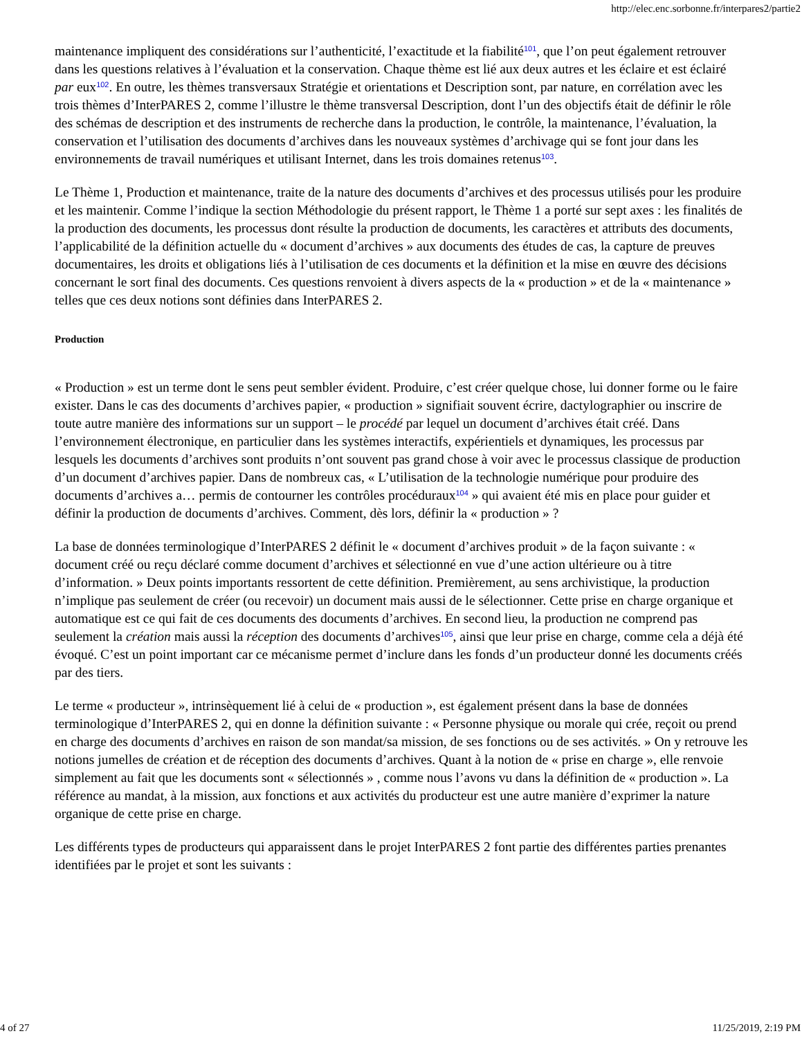http://elec.enc.sorbonne.fr/interpares2/partie2
maintenance impliquent des considérations sur l’authenticité, l’exactitude et la fiabilité<sup>101</sup>, que l’on peut également retrouver dans les questions relatives à l’évaluation et la conservation. Chaque thème est lié aux deux autres et les éclaire et est éclairé par eux<sup>102</sup>. En outre, les thèmes transversaux Stratégie et orientations et Description sont, par nature, en corrélation avec les trois thèmes d’InterPARES 2, comme l’illustre le thème transversal Description, dont l’un des objectifs était de définir le rôle des schémas de description et des instruments de recherche dans la production, le contrôle, la maintenance, l’évaluation, la conservation et l’utilisation des documents d’archives dans les nouveaux systèmes d’archivage qui se font jour dans les environnements de travail numériques et utilisant Internet, dans les trois domaines retenus<sup>103</sup>.
Le Thème 1, Production et maintenance, traite de la nature des documents d’archives et des processus utilisés pour les produire et les maintenir. Comme l’indique la section Méthodologie du présent rapport, le Thème 1 a porté sur sept axes : les finalités de la production des documents, les processus dont résulte la production de documents, les caractères et attributs des documents, l’applicabilité de la définition actuelle du « document d’archives » aux documents des études de cas, la capture de preuves documentaires, les droits et obligations liés à l’utilisation de ces documents et la définition et la mise en œuvre des décisions concernant le sort final des documents. Ces questions renvoient à divers aspects de la « production » et de la « maintenance » telles que ces deux notions sont définies dans InterPARES 2.
Production
« Production » est un terme dont le sens peut sembler évident. Produire, c’est créer quelque chose, lui donner forme ou le faire exister. Dans le cas des documents d’archives papier, « production » signifiait souvent écrire, dactylographier ou inscrire de toute autre manière des informations sur un support – le procédé par lequel un document d’archives était créé. Dans l’environnement électronique, en particulier dans les systèmes interactifs, expérientiels et dynamiques, les processus par lesquels les documents d’archives sont produits n’ont souvent pas grand chose à voir avec le processus classique de production d’un document d’archives papier. Dans de nombreux cas, « L’utilisation de la technologie numérique pour produire des documents d’archives a… permis de contourner les contrôles procéduraux<sup>104</sup> » qui avaient été mis en place pour guider et définir la production de documents d’archives. Comment, dès lors, définir la « production » ?
La base de données terminologique d’InterPARES 2 définit le « document d’archives produit » de la façon suivante : « document créé ou reçu déclaré comme document d’archives et sélectionné en vue d’une action ultérieure ou à titre d’information. » Deux points importants ressortent de cette définition. Premièrement, au sens archivistique, la production n’implique pas seulement de créer (ou recevoir) un document mais aussi de le sélectionner. Cette prise en charge organique et automatique est ce qui fait de ces documents des documents d’archives. En second lieu, la production ne comprend pas seulement la création mais aussi la réception des documents d’archives<sup>105</sup>, ainsi que leur prise en charge, comme cela a déjà été évoqué. C’est un point important car ce mécanisme permet d’inclure dans les fonds d’un producteur donné les documents créés par des tiers.
Le terme « producteur », intrinsèquement lié à celui de « production », est également présent dans la base de données terminologique d’InterPARES 2, qui en donne la définition suivante : « Personne physique ou morale qui crée, reçoit ou prend en charge des documents d’archives en raison de son mandat/sa mission, de ses fonctions ou de ses activités. » On y retrouve les notions jumelles de création et de réception des documents d’archives. Quant à la notion de « prise en charge », elle renvoie simplement au fait que les documents sont « sélectionnés » , comme nous l’avons vu dans la définition de « production ». La référence au mandat, à la mission, aux fonctions et aux activités du producteur est une autre manière d’exprimer la nature organique de cette prise en charge.
Les différents types de producteurs qui apparaissent dans le projet InterPARES 2 font partie des différentes parties prenantes identifiées par le projet et sont les suivants :
4 of 27 11/25/2019, 2:19 PM